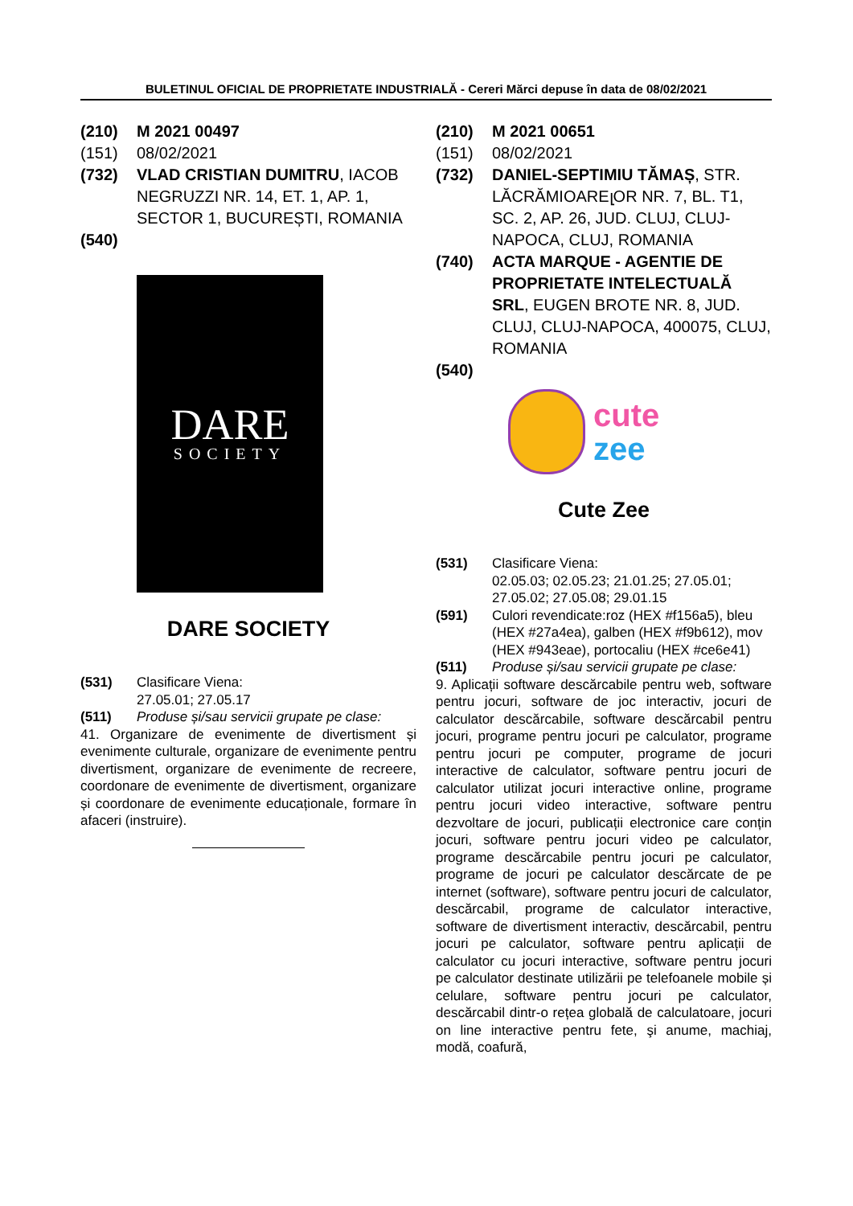BULETINUL OFICIAL DE PROPRIETATE INDUSTRIALĂ - Cereri Mărci depuse în data de 08/02/2021
(210) M 2021 00497
(151) 08/02/2021
(732) VLAD CRISTIAN DUMITRU, IACOB NEGRUZZI NR. 14, ET. 1, AP. 1, SECTOR 1, BUCUREȘTI, ROMANIA
(540)
DARE
SOCIETY
DARE SOCIETY
(531) Clasificare Viena:
27.05.01; 27.05.17
(511) Produse și/sau servicii grupate pe clase:
41. Organizare de evenimente de divertisment și evenimente culturale, organizare de evenimente pentru divertisment, organizare de evenimente de recreere, coordonare de evenimente de divertisment, organizare și coordonare de evenimente educaționale, formare în afaceri (instruire).
(210) M 2021 00651
(151) 08/02/2021
(732) DANIEL-SEPTIMIU TĂMAȘ, STR. LĂCRĂMIOAREլOR NR. 7, BL. T1, SC. 2, AP. 26, JUD. CLUJ, CLUJ-NAPOCA, CLUJ, ROMANIA
(740) ACTA MARQUE - AGENTIE DE PROPRIETATE INTELECTUALĂ SRL, EUGEN BROTE NR. 8, JUD. CLUJ, CLUJ-NAPOCA, 400075, CLUJ, ROMANIA
(540)
cute
zee
Cute Zee
(531) Clasificare Viena:
02.05.03; 02.05.23; 21.01.25; 27.05.01; 27.05.02; 27.05.08; 29.01.15
(591) Culori revendicate:roz (HEX #f156a5), bleu (HEX #27a4ea), galben (HEX #f9b612), mov (HEX #943eae), portocaliu (HEX #ce6e41)
(511) Produse și/sau servicii grupate pe clase:
9. Aplicații software descărcabile pentru web, software pentru jocuri, software de joc interactiv, jocuri de calculator descărcabile, software descărcabil pentru jocuri, programe pentru jocuri pe calculator, programe pentru jocuri pe computer, programe de jocuri interactive de calculator, software pentru jocuri de calculator utilizat jocuri interactive online, programe pentru jocuri video interactive, software pentru dezvoltare de jocuri, publicații electronice care conțin jocuri, software pentru jocuri video pe calculator, programe descărcabile pentru jocuri pe calculator, programe de jocuri pe calculator descărcate de pe internet (software), software pentru jocuri de calculator, descărcabil, programe de calculator interactive, software de divertisment interactiv, descărcabil, pentru jocuri pe calculator, software pentru aplicații de calculator cu jocuri interactive, software pentru jocuri pe calculator destinate utilizării pe telefoanele mobile și celulare, software pentru jocuri pe calculator, descărcabil dintr-o rețea globală de calculatoare, jocuri on line interactive pentru fete, şi anume, machiaj, modă, coafură,